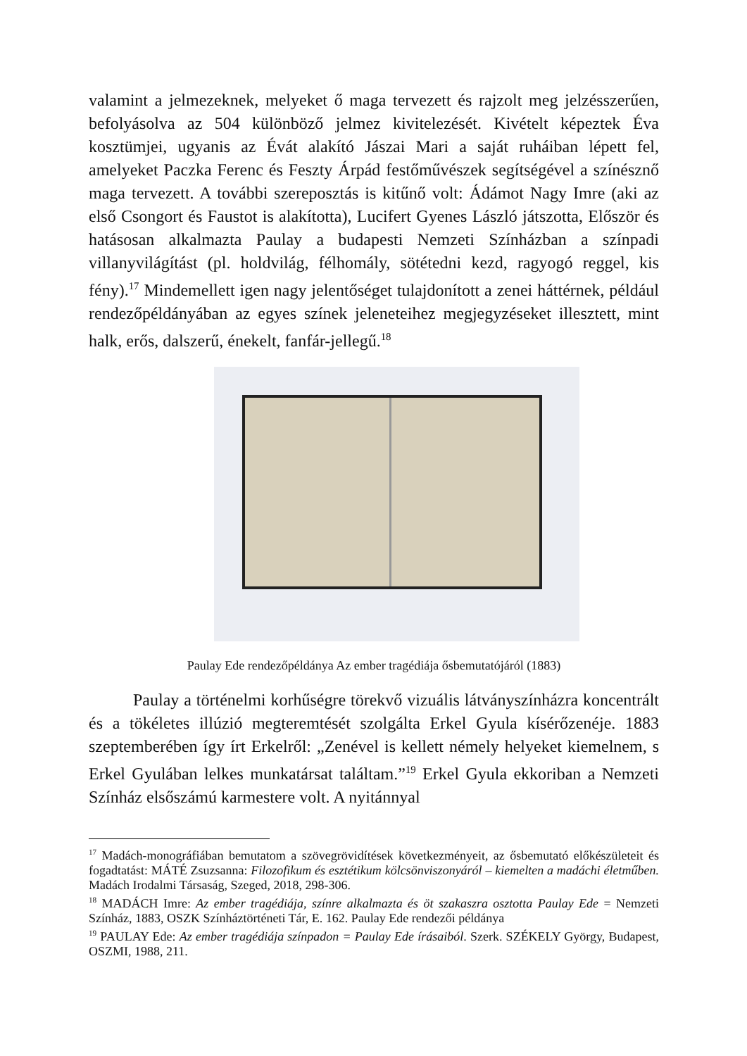valamint a jelmezeknek, melyeket ő maga tervezett és rajzolt meg jelzésszerűen, befolyásolva az 504 különböző jelmez kivitelezését. Kivételt képeztek Éva kosztümjei, ugyanis az Évát alakító Jászai Mari a saját ruháiban lépett fel, amelyeket Paczka Ferenc és Feszty Árpád festőművészek segítségével a színésznő maga tervezett. A további szereposztás is kitűnő volt: Ádámot Nagy Imre (aki az első Csongort és Faustot is alakította), Lucifert Gyenes László játszotta, Először és hatásosan alkalmazta Paulay a budapesti Nemzeti Színházban a színpadi villanyvilágítást (pl. holdvilág, félhomály, sötétedni kezd, ragyogó reggel, kis fény).<sup>17</sup> Mindemellett igen nagy jelentőséget tulajdonított a zenei háttérnek, például rendezőpéldányában az egyes színek jeleneteihez megjegyzéseket illesztett, mint halk, erős, dalszerű, énekelt, fanfár-jellegű.<sup>18</sup>
Paulay Ede rendezőpéldánya Az ember tragédiája ősbemutatójáról (1883)
Paulay a történelmi korhűségre törekvő vizuális látványszínházra koncentrált és a tökéletes illúzió megteremtését szolgálta Erkel Gyula kísérőzenéje. 1883 szeptemberében így írt Erkelről: „Zenével is kellett némely helyeket kiemelnem, s Erkel Gyulában lelkes munkatársat találtam.”<sup>19</sup> Erkel Gyula ekkoriban a Nemzeti Színház elsőszámú karmestere volt. A nyitánnyal
<sup>17</sup> Madách-monográfiában bemutatom a szövegrövidítések következményeit, az ősbemutató előkészületeit és fogadtatást: MÁTÉ Zsuzsanna: Filozofikum és esztétikum kölcsönviszonyáról – kiemelten a madáchi életműben. Madách Irodalmi Társaság, Szeged, 2018, 298-306.
<sup>18</sup> MADÁCH Imre: Az ember tragédiája, színre alkalmazta és öt szakaszra osztotta Paulay Ede = Nemzeti Színház, 1883, OSZK Színháztörténeti Tár, E. 162. Paulay Ede rendezői példánya
<sup>19</sup> PAULAY Ede: Az ember tragédiája színpadon = Paulay Ede írásaiból. Szerk. SZÉKELY György, Budapest, OSZMI, 1988, 211.